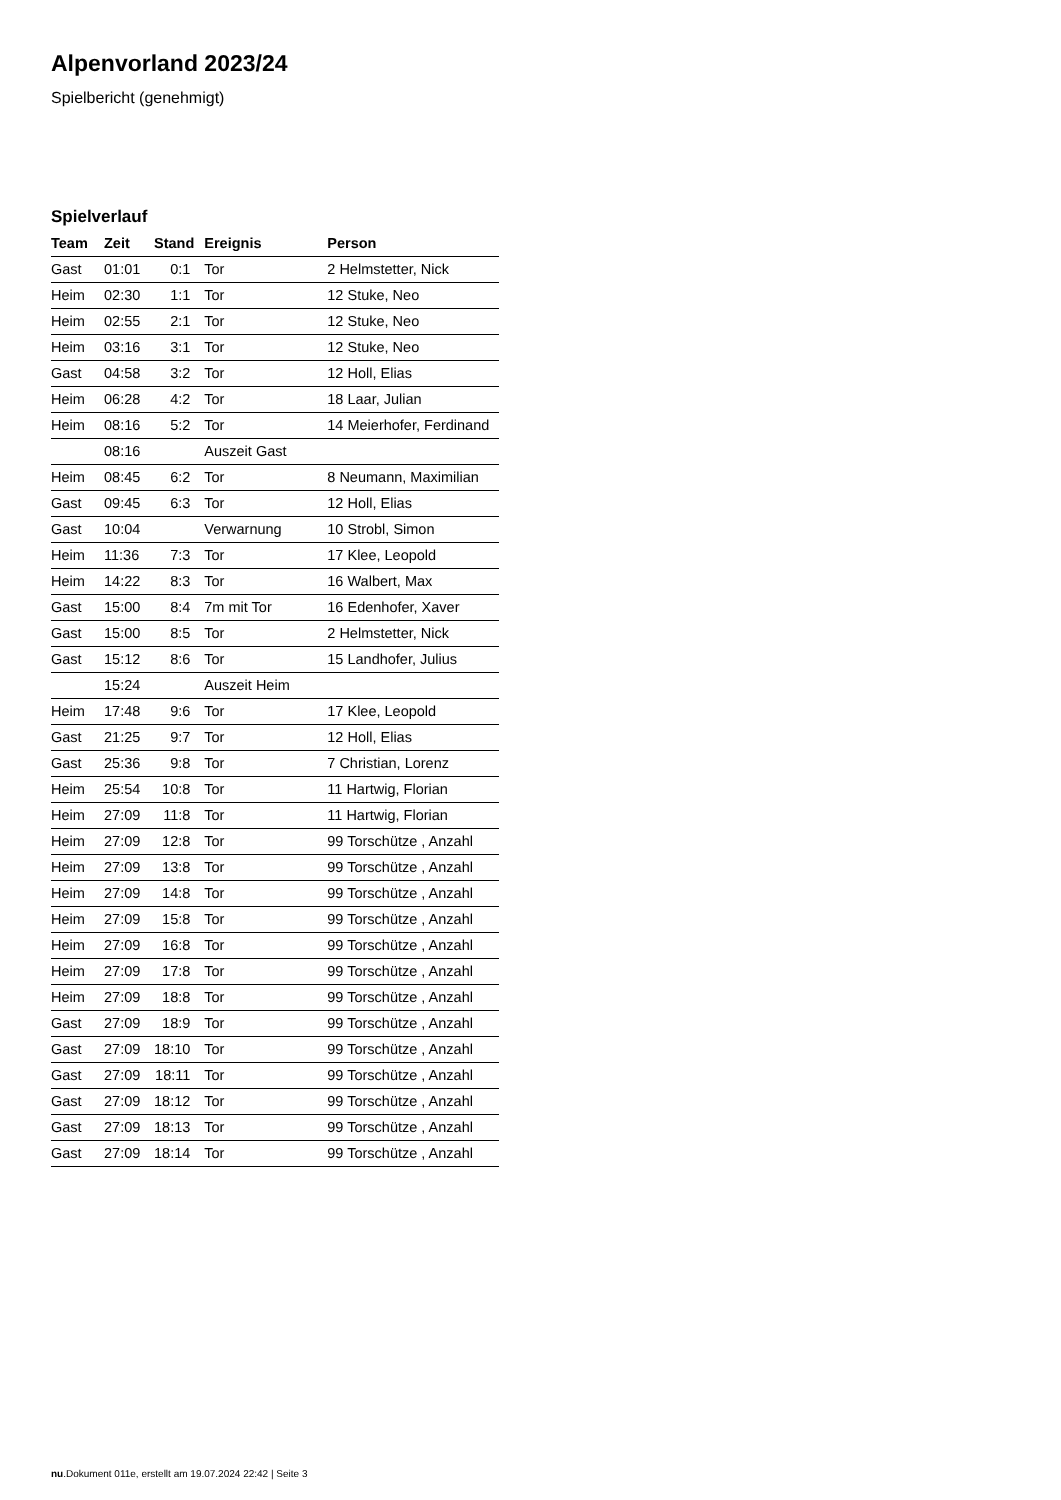Alpenvorland 2023/24
Spielbericht (genehmigt)
Spielverlauf
| Team | Zeit | Stand | Ereignis | Person |
| --- | --- | --- | --- | --- |
| Gast | 01:01 | 0:1 | Tor | 2 Helmstetter, Nick |
| Heim | 02:30 | 1:1 | Tor | 12 Stuke, Neo |
| Heim | 02:55 | 2:1 | Tor | 12 Stuke, Neo |
| Heim | 03:16 | 3:1 | Tor | 12 Stuke, Neo |
| Gast | 04:58 | 3:2 | Tor | 12 Holl, Elias |
| Heim | 06:28 | 4:2 | Tor | 18 Laar, Julian |
| Heim | 08:16 | 5:2 | Tor | 14 Meierhofer, Ferdinand |
| | 08:16 | | Auszeit Gast | |
| Heim | 08:45 | 6:2 | Tor | 8 Neumann, Maximilian |
| Gast | 09:45 | 6:3 | Tor | 12 Holl, Elias |
| Gast | 10:04 | | Verwarnung | 10 Strobl, Simon |
| Heim | 11:36 | 7:3 | Tor | 17 Klee, Leopold |
| Heim | 14:22 | 8:3 | Tor | 16 Walbert, Max |
| Gast | 15:00 | 8:4 | 7m mit Tor | 16 Edenhofer, Xaver |
| Gast | 15:00 | 8:5 | Tor | 2 Helmstetter, Nick |
| Gast | 15:12 | 8:6 | Tor | 15 Landhofer, Julius |
| | 15:24 | | Auszeit Heim | |
| Heim | 17:48 | 9:6 | Tor | 17 Klee, Leopold |
| Gast | 21:25 | 9:7 | Tor | 12 Holl, Elias |
| Gast | 25:36 | 9:8 | Tor | 7 Christian, Lorenz |
| Heim | 25:54 | 10:8 | Tor | 11 Hartwig, Florian |
| Heim | 27:09 | 11:8 | Tor | 11 Hartwig, Florian |
| Heim | 27:09 | 12:8 | Tor | 99 Torschütze , Anzahl |
| Heim | 27:09 | 13:8 | Tor | 99 Torschütze , Anzahl |
| Heim | 27:09 | 14:8 | Tor | 99 Torschütze , Anzahl |
| Heim | 27:09 | 15:8 | Tor | 99 Torschütze , Anzahl |
| Heim | 27:09 | 16:8 | Tor | 99 Torschütze , Anzahl |
| Heim | 27:09 | 17:8 | Tor | 99 Torschütze , Anzahl |
| Heim | 27:09 | 18:8 | Tor | 99 Torschütze , Anzahl |
| Gast | 27:09 | 18:9 | Tor | 99 Torschütze , Anzahl |
| Gast | 27:09 | 18:10 | Tor | 99 Torschütze , Anzahl |
| Gast | 27:09 | 18:11 | Tor | 99 Torschütze , Anzahl |
| Gast | 27:09 | 18:12 | Tor | 99 Torschütze , Anzahl |
| Gast | 27:09 | 18:13 | Tor | 99 Torschütze , Anzahl |
| Gast | 27:09 | 18:14 | Tor | 99 Torschütze , Anzahl |
nu.Dokument 011e, erstellt am 19.07.2024 22:42 | Seite 3